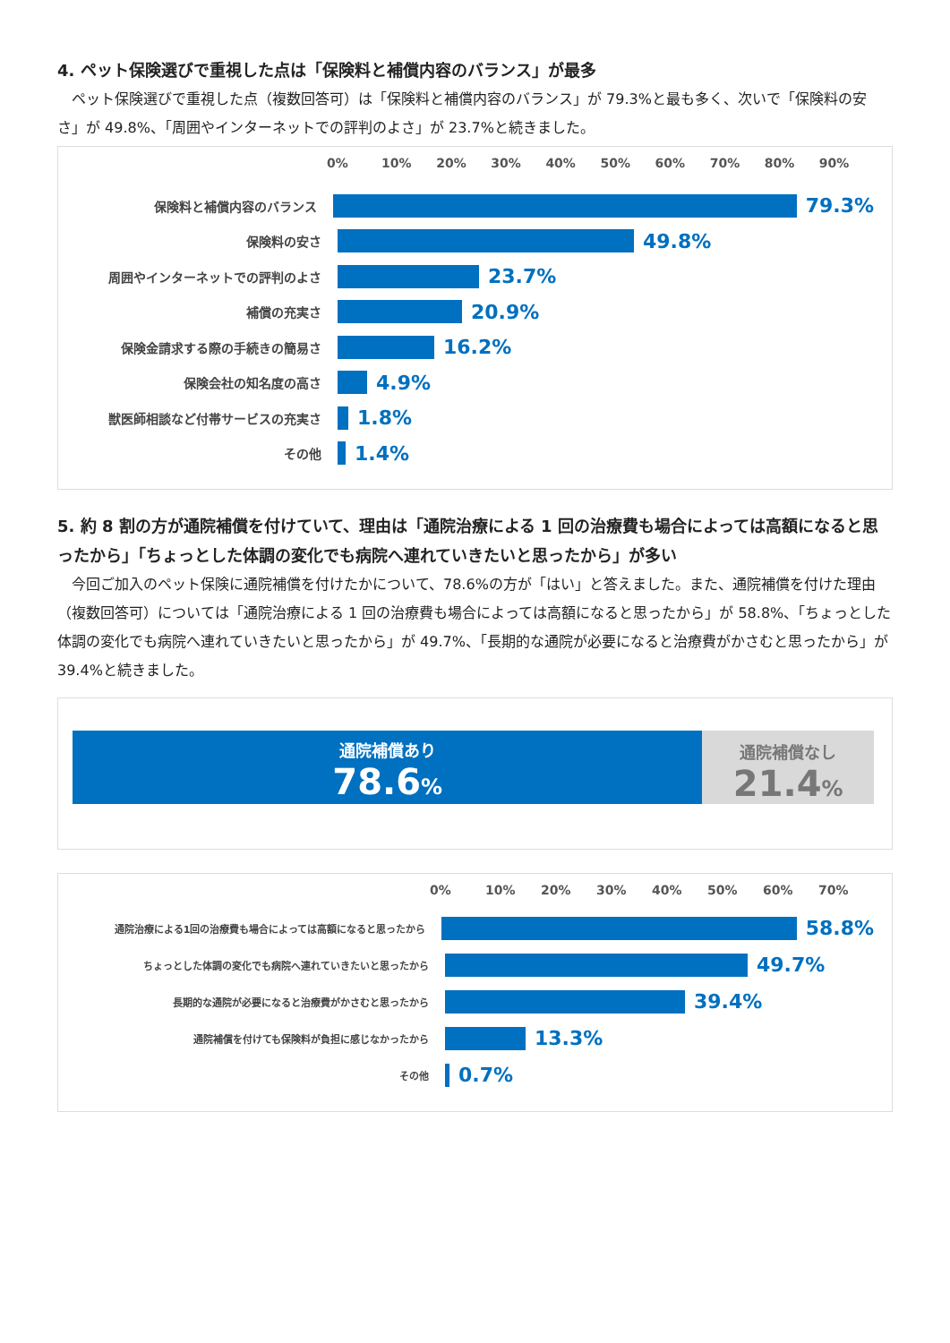4. ペット保険選びで重視した点は「保険料と補償内容のバランス」が最多
　ペット保険選びで重視した点（複数回答可）は「保険料と補償内容のバランス」が 79.3%と最も多く、次いで「保険料の安さ」が 49.8%、「周囲やインターネットでの評判のよさ」が 23.7%と続きました。
0% 10% 20% 30% 40% 50% 60% 70% 80% 90%
保険料と補償内容のバランス
79.3%
保険料の安さ
49.8%
周囲やインターネットでの評判のよさ
23.7%
補償の充実さ
20.9%
保険金請求する際の手続きの簡易さ
16.2%
保険会社の知名度の高さ
4.9%
獣医師相談など付帯サービスの充実さ
1.8%
その他
1.4%
5. 約 8 割の方が通院補償を付けていて、理由は「通院治療による 1 回の治療費も場合によっては高額になると思ったから」「ちょっとした体調の変化でも病院へ連れていきたいと思ったから」が多い
　今回ご加入のペット保険に通院補償を付けたかについて、78.6%の方が「はい」と答えました。また、通院補償を付けた理由（複数回答可）については「通院治療による 1 回の治療費も場合によっては高額になると思ったから」が 58.8%、「ちょっとした体調の変化でも病院へ連れていきたいと思ったから」が 49.7%、「長期的な通院が必要になると治療費がかさむと思ったから」が 39.4%と続きました。
通院補償あり
78.6%
通院補償なし
21.4%
0% 10% 20% 30% 40% 50% 60% 70%
通院治療による1回の治療費も場合によっては高額になると思ったから
58.8%
ちょっとした体調の変化でも病院へ連れていきたいと思ったから
49.7%
長期的な通院が必要になると治療費がかさむと思ったから
39.4%
通院補償を付けても保険料が負担に感じなかったから
13.3%
その他
0.7%